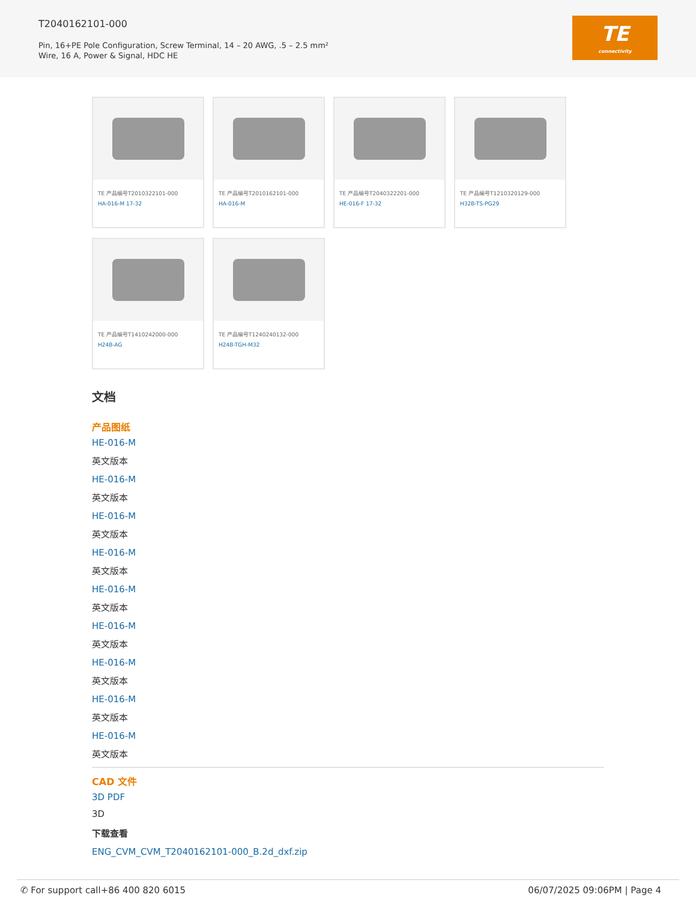T2040162101-000
Pin, 16+PE Pole Configuration, Screw Terminal, 14 – 20 AWG, .5 – 2.5 mm² Wire, 16 A, Power & Signal, HDC HE
TE
connectivity
TE 产品编号T2010322101-000
HA-016-M 17-32
TE 产品编号T2010162101-000
HA-016-M
TE 产品编号T2040322201-000
HE-016-F 17-32
TE 产品编号T1210320129-000
H32B-TS-PG29
TE 产品编号T1410242000-000
H24B-AG
TE 产品编号T1240240132-000
H24B-TGH-M32
文档
产品图纸
HE-016-M
英文版本
HE-016-M
英文版本
HE-016-M
英文版本
HE-016-M
英文版本
HE-016-M
英文版本
HE-016-M
英文版本
HE-016-M
英文版本
HE-016-M
英文版本
HE-016-M
英文版本
CAD 文件
3D PDF
3D
下载查看
ENG_CVM_CVM_T2040162101-000_B.2d_dxf.zip
✆ For support call+86 400 820 6015 06/07/2025 09:06PM | Page 4